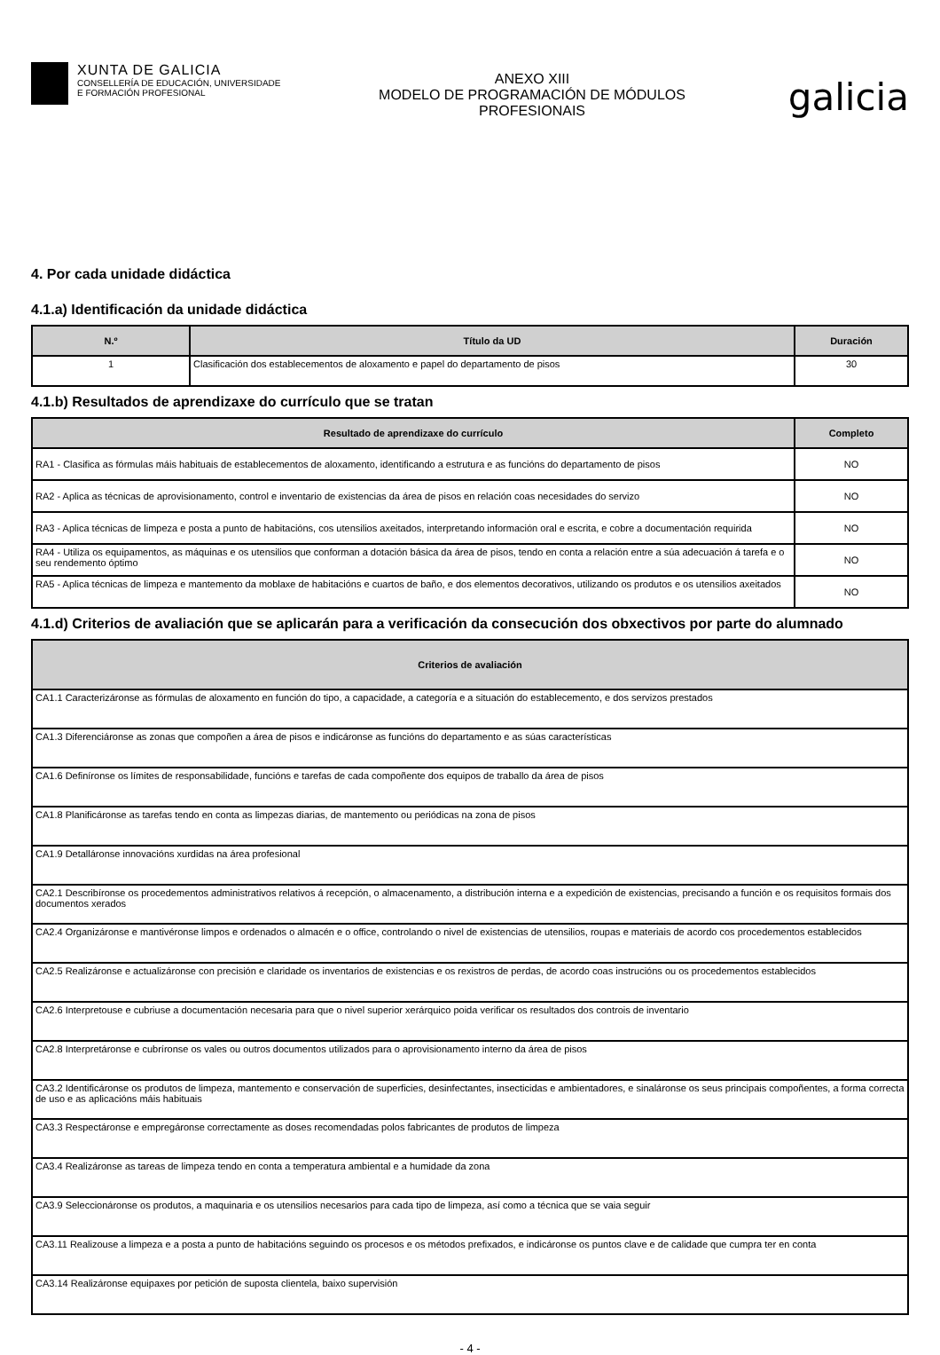XUNTA DE GALICIA
CONSELLERÍA DE EDUCACIÓN, UNIVERSIDADE
E FORMACIÓN PROFESIONAL
ANEXO XIII
MODELO DE PROGRAMACIÓN DE MÓDULOS
PROFESIONAIS
galicia
4. Por cada unidade didáctica
4.1.a) Identificación da unidade didáctica
| N.º | Título da UD | Duración |
| --- | --- | --- |
| 1 | Clasificación dos establecementos de aloxamento e papel do departamento de pisos | 30 |
4.1.b) Resultados de aprendizaxe do currículo que se tratan
| Resultado de aprendizaxe do currículo | Completo |
| --- | --- |
| RA1 - Clasifica as fórmulas máis habituais de establecementos de aloxamento, identificando a estrutura e as funcións do departamento de pisos | NO |
| RA2 - Aplica as técnicas de aprovisionamento, control e inventario de existencias da área de pisos en relación coas necesidades do servizo | NO |
| RA3 - Aplica técnicas de limpeza e posta a punto de habitacións, cos utensilios axeitados, interpretando información oral e escrita, e cobre a documentación requirida | NO |
| RA4 - Utiliza os equipamentos, as máquinas e os utensilios que conforman a dotación básica da área de pisos, tendo en conta a relación entre a súa adecuación á tarefa e o seu rendemento óptimo | NO |
| RA5 - Aplica técnicas de limpeza e mantemento da moblaxe de habitacións e cuartos de baño, e dos elementos decorativos, utilizando os produtos e os utensilios axeitados | NO |
4.1.d) Criterios de avaliación que se aplicarán para a verificación da consecución dos obxectivos por parte do alumnado
| Criterios de avaliación |
| --- |
| CA1.1 Caracterizáronse as fórmulas de aloxamento en función do tipo, a capacidade, a categoría e a situación do establecemento, e dos servizos prestados |
| CA1.3 Diferenciáronse as zonas que compoñen a área de pisos e indicáronse as funcións do departamento e as súas características |
| CA1.6 Definíronse os límites de responsabilidade, funcións e tarefas de cada compoñente dos equipos de traballo da área de pisos |
| CA1.8 Planificáronse as tarefas tendo en conta as limpezas diarias, de mantemento ou periódicas na zona de pisos |
| CA1.9 Detalláronse innovacións xurdidas na área profesional |
| CA2.1 Describíronse os procedementos administrativos relativos á recepción, o almacenamento, a distribución interna e a expedición de existencias, precisando a función e os requisitos formais dos documentos xerados |
| CA2.4 Organizáronse e mantivéronse limpos e ordenados o almacén e o office, controlando o nivel de existencias de utensilios, roupas e materiais de acordo cos procedementos establecidos |
| CA2.5 Realizáronse e actualizáronse con precisión e claridade os inventarios de existencias e os rexistros de perdas, de acordo coas instrucións ou os procedementos establecidos |
| CA2.6 Interpretouse e cubriuse a documentación necesaria para que o nivel superior xerárquico poida verificar os resultados dos controis de inventario |
| CA2.8 Interpretáronse e cubríronse os vales ou outros documentos utilizados para o aprovisionamento interno da área de pisos |
| CA3.2 Identificáronse os produtos de limpeza, mantemento e conservación de superficies, desinfectantes, insecticidas e ambientadores, e sinaláronse os seus principais compoñentes, a forma correcta de uso e as aplicacións máis habituais |
| CA3.3 Respectáronse e empregáronse correctamente as doses recomendadas polos fabricantes de produtos de limpeza |
| CA3.4 Realizáronse as tareas de limpeza tendo en conta a temperatura ambiental e a humidade da zona |
| CA3.9 Seleccionáronse os produtos, a maquinaria e os utensilios necesarios para cada tipo de limpeza, así como a técnica que se vaia seguir |
| CA3.11 Realizouse a limpeza e a posta a punto de habitacións seguindo os procesos e os métodos prefixados, e indicáronse os puntos clave e de calidade que cumpra ter en conta |
| CA3.14 Realizáronse equipaxes por petición de suposta clientela, baixo supervisión |
- 4 -